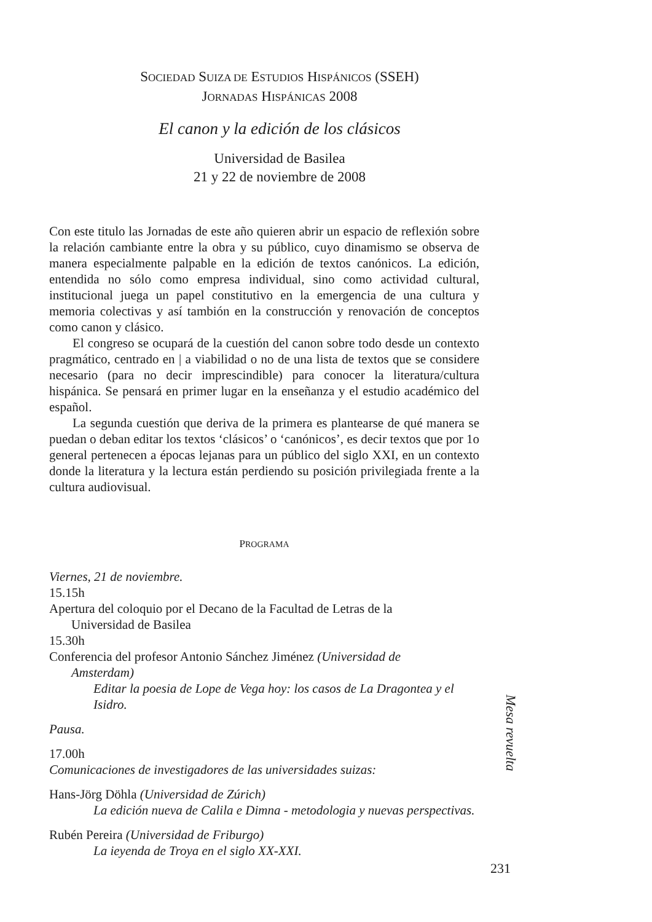SOCIEDAD SUIZA DE ESTUDIOS HISPÁNICOS (SSEH)
JORNADAS HISPÁNICAS 2008
El canon y la edición de los clásicos
Universidad de Basilea
21 y 22 de noviembre de 2008
Con este titulo las Jornadas de este año quieren abrir un espacio de reflexión sobre la relación cambiante entre la obra y su público, cuyo dinamismo se observa de manera especialmente palpable en la edición de textos canónicos. La edición, entendida no sólo como empresa individual, sino como actividad cultural, institucional juega un papel constitutivo en la emergencia de una cultura y memoria colectivas y así tambión en la construcción y renovación de conceptos como canon y clásico.
El congreso se ocupará de la cuestión del canon sobre todo desde un contexto pragmático, centrado en | a viabilidad o no de una lista de textos que se considere necesario (para no decir imprescindible) para conocer la literatura/cultura hispánica. Se pensará en primer lugar en la enseñanza y el estudio académico del español.
La segunda cuestión que deriva de la primera es plantearse de qué manera se puedan o deban editar los textos ‘clásicos’ o ‘canónicos’, es decir textos que por 1o general pertenecen a épocas lejanas para un público del siglo XXI, en un contexto donde la literatura y la lectura están perdiendo su posición privilegiada frente a la cultura audiovisual.
PROGRAMA
Viernes, 21 de noviembre.
15.15h
Apertura del coloquio por el Decano de la Facultad de Letras de la
Universidad de Basilea
15.30h
Conferencia del profesor Antonio Sánchez Jiménez (Universidad de
Amsterdam)
Editar la poesia de Lope de Vega hoy: los casos de La Dragontea y el Isidro.
Pausa.
17.00h
Comunicaciones de investigadores de las universidades suizas:
Hans-Jörg Döhla (Universidad de Zúrich)
La edición nueva de Calila e Dimna - metodologia y nuevas perspectivas.
Rubén Pereira (Universidad de Friburgo)
La ieyenda de Troya en el siglo XX-XXI.
Mesa revuelta
231